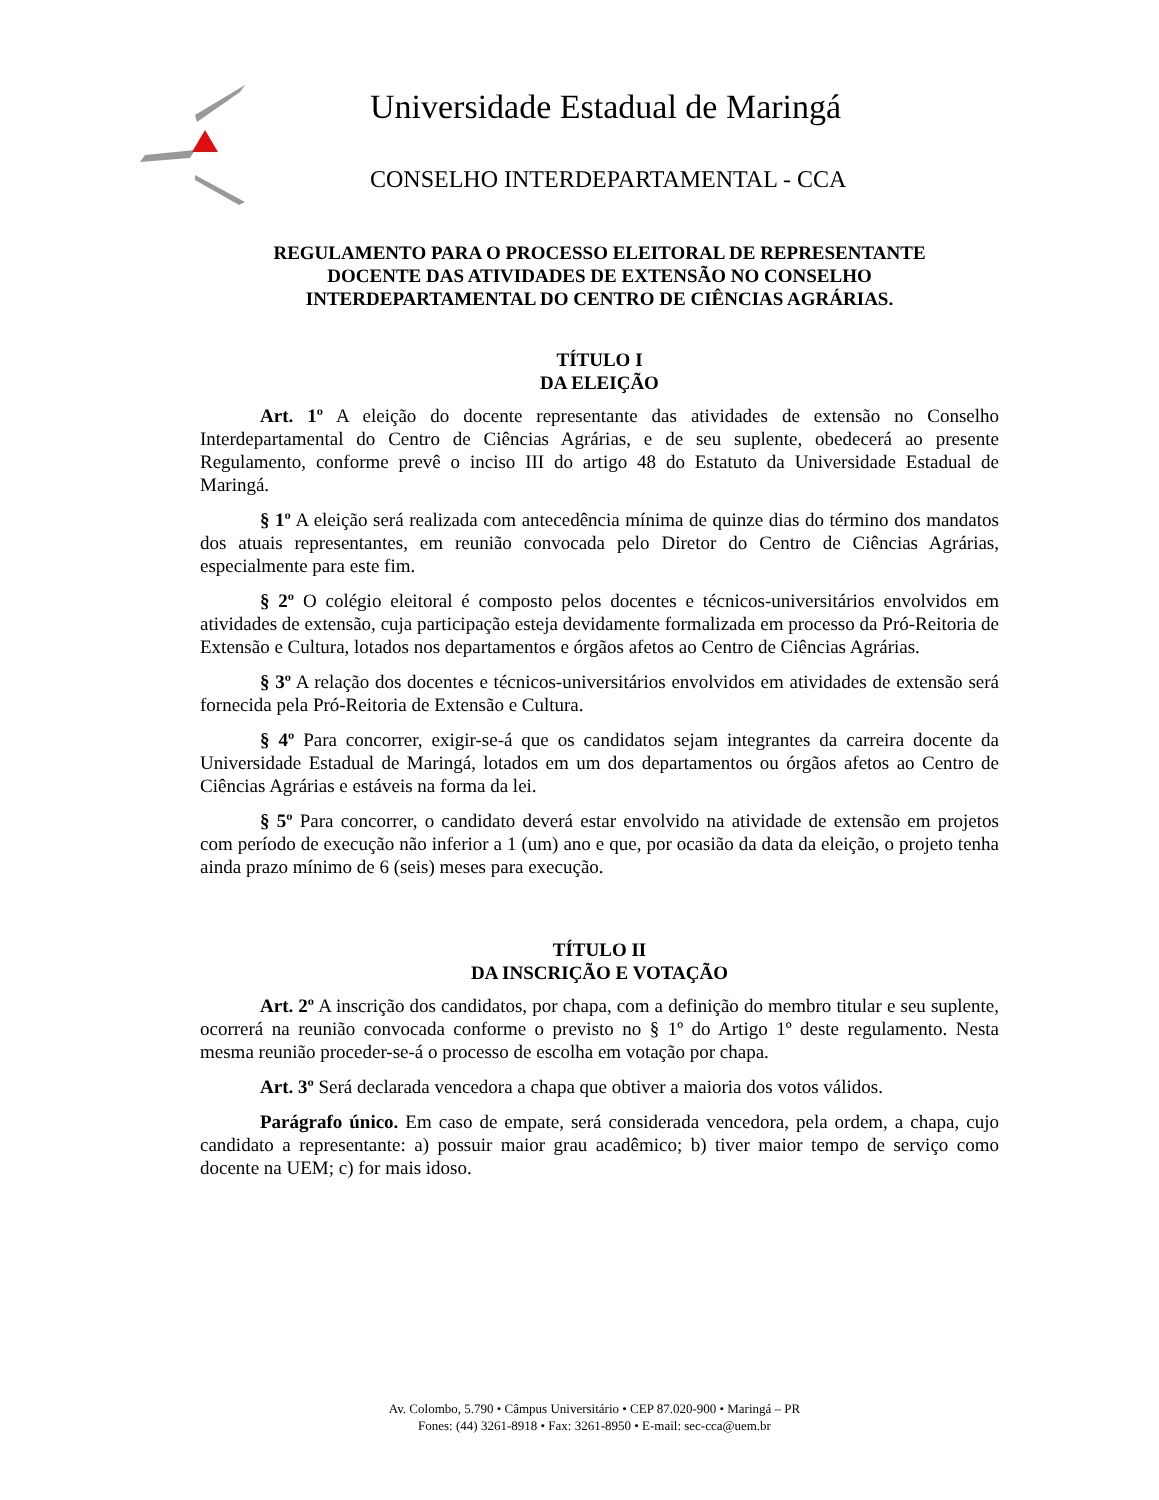Universidade Estadual de Maringá
CONSELHO INTERDEPARTAMENTAL - CCA
REGULAMENTO PARA O PROCESSO ELEITORAL DE REPRESENTANTE
DOCENTE DAS ATIVIDADES DE EXTENSÃO NO CONSELHO
INTERDEPARTAMENTAL DO CENTRO DE CIÊNCIAS AGRÁRIAS.
TÍTULO I
DA ELEIÇÃO
Art. 1º A eleição do docente representante das atividades de extensão no Conselho Interdepartamental do Centro de Ciências Agrárias, e de seu suplente, obedecerá ao presente Regulamento, conforme prevê o inciso III do artigo 48 do Estatuto da Universidade Estadual de Maringá.
§ 1º A eleição será realizada com antecedência mínima de quinze dias do término dos mandatos dos atuais representantes, em reunião convocada pelo Diretor do Centro de Ciências Agrárias, especialmente para este fim.
§ 2º O colégio eleitoral é composto pelos docentes e técnicos-universitários envolvidos em atividades de extensão, cuja participação esteja devidamente formalizada em processo da Pró-Reitoria de Extensão e Cultura, lotados nos departamentos e órgãos afetos ao Centro de Ciências Agrárias.
§ 3º A relação dos docentes e técnicos-universitários envolvidos em atividades de extensão será fornecida pela Pró-Reitoria de Extensão e Cultura.
§ 4º Para concorrer, exigir-se-á que os candidatos sejam integrantes da carreira docente da Universidade Estadual de Maringá, lotados em um dos departamentos ou órgãos afetos ao Centro de Ciências Agrárias e estáveis na forma da lei.
§ 5º Para concorrer, o candidato deverá estar envolvido na atividade de extensão em projetos com período de execução não inferior a 1 (um) ano e que, por ocasião da data da eleição, o projeto tenha ainda prazo mínimo de 6 (seis) meses para execução.
TÍTULO II
DA INSCRIÇÃO E VOTAÇÃO
Art. 2º A inscrição dos candidatos, por chapa, com a definição do membro titular e seu suplente, ocorrerá na reunião convocada conforme o previsto no § 1º do Artigo 1º deste regulamento. Nesta mesma reunião proceder-se-á o processo de escolha em votação por chapa.
Art. 3º Será declarada vencedora a chapa que obtiver a maioria dos votos válidos.
Parágrafo único. Em caso de empate, será considerada vencedora, pela ordem, a chapa, cujo candidato a representante: a) possuir maior grau acadêmico; b) tiver maior tempo de serviço como docente na UEM; c) for mais idoso.
Av. Colombo, 5.790 • Câmpus Universitário • CEP 87.020-900 • Maringá – PR
Fones: (44) 3261-8918 • Fax: 3261-8950 • E-mail: sec-cca@uem.br